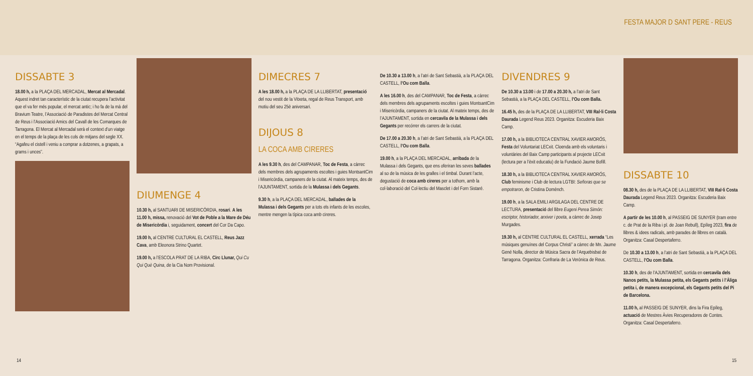FESTA MAJOR D SANT PERE - REUS
DISSABTE 3
18.00 h, a la PLAÇA DEL MERCADAL, Mercat al Mercadal. Aquest indret tan característic de la ciutat recupera l’activitat que el va fer més popular, el mercat antic; i ho fa de la mà del Bravium Teatre, l’Associació de Paradistes del Mercat Central de Reus i l’Associació Amics del Cavall de les Comarques de Tarragona. El Mercat al Mercadal serà el context d’un viatge en el temps de la plaça de les cols de mitjans del segle XX. “Agafeu el cistell i veniu a comprar a dotzenes, a grapats, a grams i unces”.
DIUMENGE 4
10.30 h, al SANTUARI DE MISERICÒRDIA, rosari. A les 11.00 h, missa, renovació del Vot de Poble a la Mare de Déu de Misericòrdia i, seguidament, concert del Cor Da Capo.
19.00 h, al CENTRE CULTURAL EL CASTELL, Reus Jazz Cava, amb Eleonora Strino Quartet.
19.00 h, a l’ESCOLA PRAT DE LA RIBA, Circ Llunar, Qui Cu Qui Què Quina, de la Cia Nom Provisional.
DIMECRES 7
A les 18.00 h, a la PLAÇA DE LA LLIBERTAT, presentació del nou vestit de la Vitxeta, regal de Reus Transport, amb motiu del seu 25è aniversari.
DIJOUS 8
LA COCA AMB CIRERES
A les 9.30 h, des del CAMPANAR, Toc de Festa, a càrrec dels membres dels agrupaments escoltes i guies MontsantCim i Misericòrdia, campaners de la ciutat. Al mateix temps, des de l’AJUNTAMENT, sortida de la Mulassa i dels Gegants.
9.30 h, a la PLAÇA DEL MERCADAL, ballades de la Mulassa i dels Gegants per a tots els infants de les escoles, mentre mengen la típica coca amb cireres.
De 10.30 a 13.00 h, a l’atri de Sant Sebastià, a la PLAÇA DEL CASTELL, l’Ou com Balla.
A les 16.00 h, des del CAMPANAR, Toc de Festa, a càrrec dels membres dels agrupaments escoltes i guies MontsantCim i Misericòrdia, campaners de la ciutat. Al mateix temps, des de l’AJUNTAMENT, sortida en cercavila de la Mulassa i dels Gegants per recórrer els carrers de la ciutat.
De 17.00 a 20.30 h, a l’atri de Sant Sebastià, a la PLAÇA DEL CASTELL, l’Ou com Balla.
19.00 h, a la PLAÇA DEL MERCADAL, arribada de la Mulassa i dels Gegants, que ens oferiran les seves ballades al so de la música de les gralles i el timbal. Durant l’acte, degustació de coca amb cireres per a tothom, amb la col·laboració del Col·lectiu del Masclet i del Forn Sistaré.
DIVENDRES 9
De 10.30 a 13.00 i de 17.00 a 20.30 h, a l’atri de Sant Sebastià, a la PLAÇA DEL CASTELL, l’Ou com Balla.
16.45 h, des de la PLAÇA DE LA LLIBERTAT, VIII Ral·li Costa Daurada Legend Reus 2023. Organitza: Escuderia Baix Camp.
17.00 h, a la BIBLIOTECA CENTRAL XAVIER AMORÓS, Festa del Voluntariat LECxit. Cloenda amb els voluntaris i voluntàries del Baix Camp participants al projecte LECxit (lectura per a l’èxit educatiu) de la Fundació Jaume Bofill.
18.30 h, a la BIBLIOTECA CENTRAL XAVIER AMORÓS, Club feminisme i Club de lectura LGTBI: Señoras que se empotraron, de Cristina Domènch.
19.00 h, a la SALA EMILI ARGILAGA DEL CENTRE DE LECTURA, presentació del llibre Eugeni Perea Simón: escriptor, historiador, arxiver i poeta, a càrrec de Josep Murgades.
19.30 h, al CENTRE CULTURAL EL CASTELL, xerrada “Les músiques genuïnes del Corpus Christi” a càrrec de Mn. Jaume Gené Nolla, director de Música Sacra de l’Arquebisbat de Tarragona. Organitza: Confraria de La Verònica de Reus.
DISSABTE 10
08.30 h, des de la PLAÇA DE LA LLIBERTAT, VIII Ral·li Costa Daurada Legend Reus 2023. Organitza: Escuderia Baix Camp.
A partir de les 10.00 h, al PASSEIG DE SUNYER (tram entre c. de Prat de la Riba i pl. de Joan Rebull), Epíleg 2023, fira de llibres & idees radicals, amb parades de llibres en català. Organitza: Casal Despertaferro.
De 10.30 a 13.00 h, a l’atri de Sant Sebastià, a la PLAÇA DEL CASTELL, l’Ou com Balla.
10.30 h, des de l’AJUNTAMENT, sortida en cercavila dels Nanos petits, la Mulassa petita, els Gegants petits i l’Àliga petita i, de manera excepcional, els Gegants petits del Pi de Barcelona.
11.00 h, al PASSEIG DE SUNYER, dins la Fira Epíleg, actuació de Mestres Àvies Recuperadores de Contes. Organitza: Casal Despertaferro.
14 15